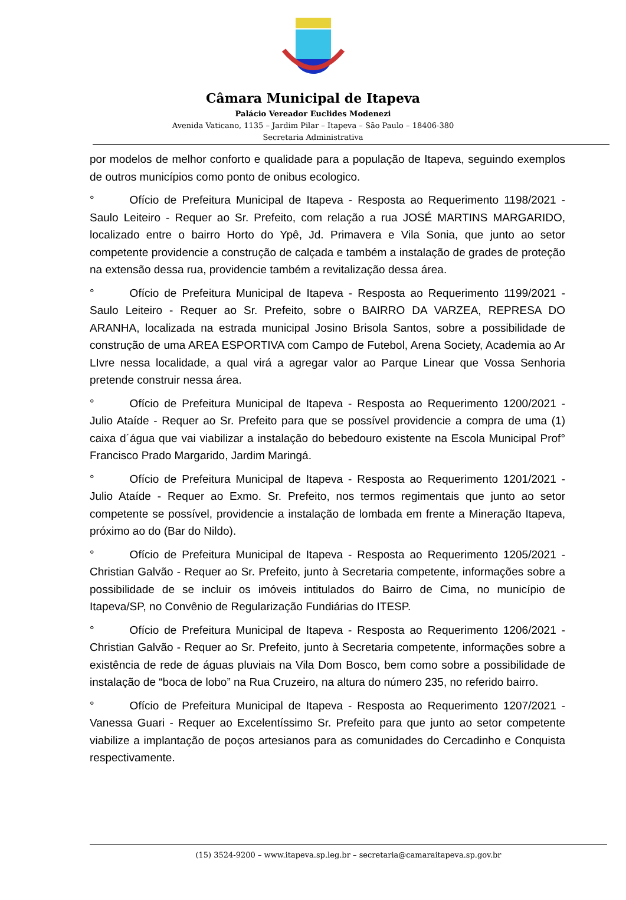Câmara Municipal de Itapeva
Palácio Vereador Euclides Modenezi
Avenida Vaticano, 1135 – Jardim Pilar – Itapeva – São Paulo – 18406-380
Secretaria Administrativa
por modelos de melhor conforto e qualidade para a população de Itapeva, seguindo exemplos de outros municípios como ponto de onibus ecologico.
° Ofício de Prefeitura Municipal de Itapeva - Resposta ao Requerimento 1198/2021 - Saulo Leiteiro - Requer ao Sr. Prefeito, com relação a rua JOSÉ MARTINS MARGARIDO, localizado entre o bairro Horto do Ypê, Jd. Primavera e Vila Sonia, que junto ao setor competente providencie a construção de calçada e também a instalação de grades de proteção na extensão dessa rua, providencie também a revitalização dessa área.
° Ofício de Prefeitura Municipal de Itapeva - Resposta ao Requerimento 1199/2021 - Saulo Leiteiro - Requer ao Sr. Prefeito, sobre o BAIRRO DA VARZEA, REPRESA DO ARANHA, localizada na estrada municipal Josino Brisola Santos, sobre a possibilidade de construção de uma AREA ESPORTIVA com Campo de Futebol, Arena Society, Academia ao Ar LIvre nessa localidade, a qual virá a agregar valor ao Parque Linear que Vossa Senhoria pretende construir nessa área.
° Ofício de Prefeitura Municipal de Itapeva - Resposta ao Requerimento 1200/2021 - Julio Ataíde - Requer ao Sr. Prefeito para que se possível providencie a compra de uma (1) caixa d´água que vai viabilizar a instalação do bebedouro existente na Escola Municipal Prof° Francisco Prado Margarido, Jardim Maringá.
° Ofício de Prefeitura Municipal de Itapeva - Resposta ao Requerimento 1201/2021 - Julio Ataíde - Requer ao Exmo. Sr. Prefeito, nos termos regimentais que junto ao setor competente se possível, providencie a instalação de lombada em frente a Mineração Itapeva, próximo ao do (Bar do Nildo).
° Ofício de Prefeitura Municipal de Itapeva - Resposta ao Requerimento 1205/2021 - Christian Galvão - Requer ao Sr. Prefeito, junto à Secretaria competente, informações sobre a possibilidade de se incluir os imóveis intitulados do Bairro de Cima, no município de Itapeva/SP, no Convênio de Regularização Fundiárias do ITESP.
° Ofício de Prefeitura Municipal de Itapeva - Resposta ao Requerimento 1206/2021 - Christian Galvão - Requer ao Sr. Prefeito, junto à Secretaria competente, informações sobre a existência de rede de águas pluviais na Vila Dom Bosco, bem como sobre a possibilidade de instalação de “boca de lobo” na Rua Cruzeiro, na altura do número 235, no referido bairro.
° Ofício de Prefeitura Municipal de Itapeva - Resposta ao Requerimento 1207/2021 - Vanessa Guari - Requer ao Excelentíssimo Sr. Prefeito para que junto ao setor competente viabilize a implantação de poços artesianos para as comunidades do Cercadinho e Conquista respectivamente.
(15) 3524-9200 – www.itapeva.sp.leg.br – secretaria@camaraitapeva.sp.gov.br